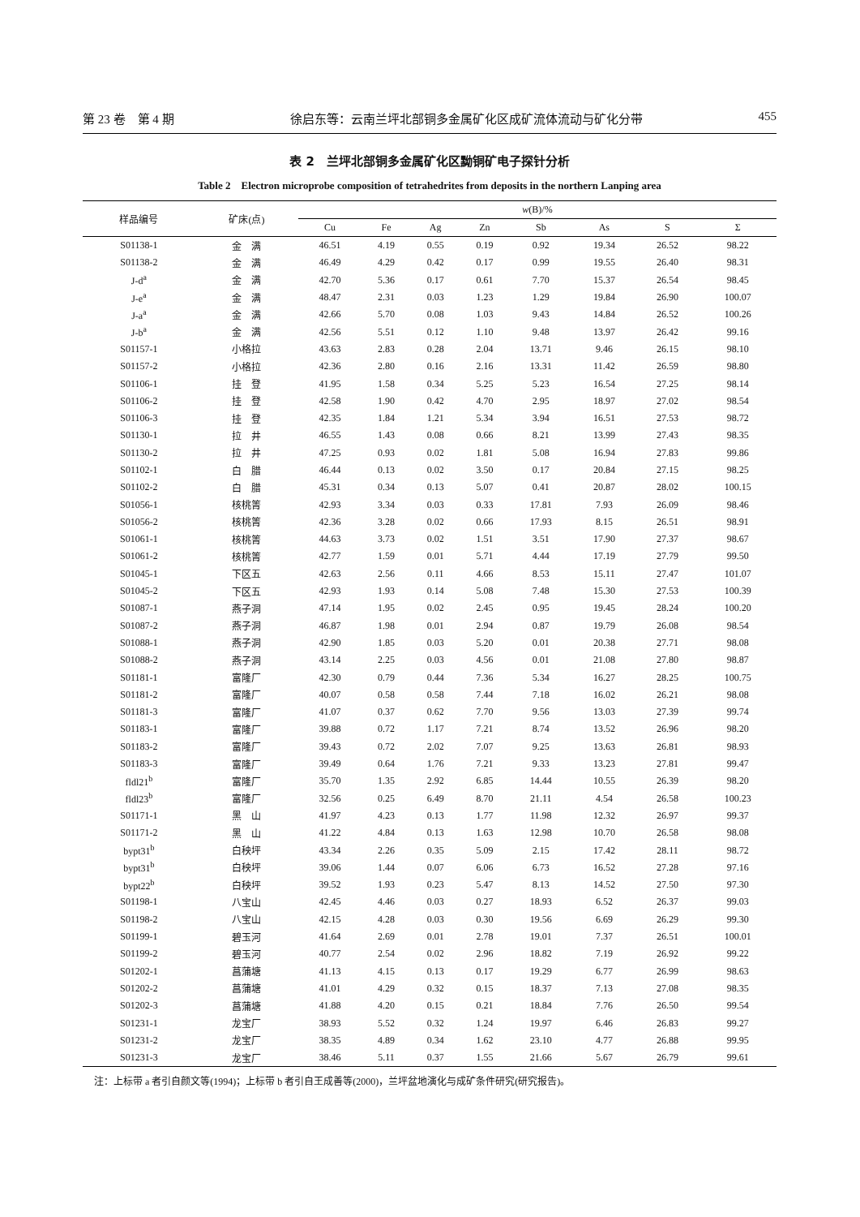第 23 卷　第 4 期 徐启东等：云南兰坪北部铜多金属矿化区成矿流体流动与矿化分带 455
表 2　兰坪北部铜多金属矿化区黝铜矿电子探针分析
Table 2　Electron microprobe composition of tetrahedrites from deposits in the northern Lanping area
| 样品编号 | 矿床(点) | w (B)/% | | | | | | | |
| --- | --- | --- | --- | --- | --- | --- | --- | --- | --- |
| | | Cu | Fe | Ag | Zn | Sb | As | S | Σ |
| S01138-1 | 金 满 | 46.51 | 4.19 | 0.55 | 0.19 | 0.92 | 19.34 | 26.52 | 98.22 |
| S01138-2 | 金 满 | 46.49 | 4.29 | 0.42 | 0.17 | 0.99 | 19.55 | 26.40 | 98.31 |
| J-d<sup>a</sup> | 金 满 | 42.70 | 5.36 | 0.17 | 0.61 | 7.70 | 15.37 | 26.54 | 98.45 |
| J-e<sup>a</sup> | 金 满 | 48.47 | 2.31 | 0.03 | 1.23 | 1.29 | 19.84 | 26.90 | 100.07 |
| J-a<sup>a</sup> | 金 满 | 42.66 | 5.70 | 0.08 | 1.03 | 9.43 | 14.84 | 26.52 | 100.26 |
| J-b<sup>a</sup> | 金 满 | 42.56 | 5.51 | 0.12 | 1.10 | 9.48 | 13.97 | 26.42 | 99.16 |
| S01157-1 | 小格拉 | 43.63 | 2.83 | 0.28 | 2.04 | 13.71 | 9.46 | 26.15 | 98.10 |
| S01157-2 | 小格拉 | 42.36 | 2.80 | 0.16 | 2.16 | 13.31 | 11.42 | 26.59 | 98.80 |
| S01106-1 | 挂 登 | 41.95 | 1.58 | 0.34 | 5.25 | 5.23 | 16.54 | 27.25 | 98.14 |
| S01106-2 | 挂 登 | 42.58 | 1.90 | 0.42 | 4.70 | 2.95 | 18.97 | 27.02 | 98.54 |
| S01106-3 | 挂 登 | 42.35 | 1.84 | 1.21 | 5.34 | 3.94 | 16.51 | 27.53 | 98.72 |
| S01130-1 | 拉 井 | 46.55 | 1.43 | 0.08 | 0.66 | 8.21 | 13.99 | 27.43 | 98.35 |
| S01130-2 | 拉 井 | 47.25 | 0.93 | 0.02 | 1.81 | 5.08 | 16.94 | 27.83 | 99.86 |
| S01102-1 | 白 腊 | 46.44 | 0.13 | 0.02 | 3.50 | 0.17 | 20.84 | 27.15 | 98.25 |
| S01102-2 | 白 腊 | 45.31 | 0.34 | 0.13 | 5.07 | 0.41 | 20.87 | 28.02 | 100.15 |
| S01056-1 | 核桃箐 | 42.93 | 3.34 | 0.03 | 0.33 | 17.81 | 7.93 | 26.09 | 98.46 |
| S01056-2 | 核桃箐 | 42.36 | 3.28 | 0.02 | 0.66 | 17.93 | 8.15 | 26.51 | 98.91 |
| S01061-1 | 核桃箐 | 44.63 | 3.73 | 0.02 | 1.51 | 3.51 | 17.90 | 27.37 | 98.67 |
| S01061-2 | 核桃箐 | 42.77 | 1.59 | 0.01 | 5.71 | 4.44 | 17.19 | 27.79 | 99.50 |
| S01045-1 | 下区五 | 42.63 | 2.56 | 0.11 | 4.66 | 8.53 | 15.11 | 27.47 | 101.07 |
| S01045-2 | 下区五 | 42.93 | 1.93 | 0.14 | 5.08 | 7.48 | 15.30 | 27.53 | 100.39 |
| S01087-1 | 燕子洞 | 47.14 | 1.95 | 0.02 | 2.45 | 0.95 | 19.45 | 28.24 | 100.20 |
| S01087-2 | 燕子洞 | 46.87 | 1.98 | 0.01 | 2.94 | 0.87 | 19.79 | 26.08 | 98.54 |
| S01088-1 | 燕子洞 | 42.90 | 1.85 | 0.03 | 5.20 | 0.01 | 20.38 | 27.71 | 98.08 |
| S01088-2 | 燕子洞 | 43.14 | 2.25 | 0.03 | 4.56 | 0.01 | 21.08 | 27.80 | 98.87 |
| S01181-1 | 富隆厂 | 42.30 | 0.79 | 0.44 | 7.36 | 5.34 | 16.27 | 28.25 | 100.75 |
| S01181-2 | 富隆厂 | 40.07 | 0.58 | 0.58 | 7.44 | 7.18 | 16.02 | 26.21 | 98.08 |
| S01181-3 | 富隆厂 | 41.07 | 0.37 | 0.62 | 7.70 | 9.56 | 13.03 | 27.39 | 99.74 |
| S01183-1 | 富隆厂 | 39.88 | 0.72 | 1.17 | 7.21 | 8.74 | 13.52 | 26.96 | 98.20 |
| S01183-2 | 富隆厂 | 39.43 | 0.72 | 2.02 | 7.07 | 9.25 | 13.63 | 26.81 | 98.93 |
| S01183-3 | 富隆厂 | 39.49 | 0.64 | 1.76 | 7.21 | 9.33 | 13.23 | 27.81 | 99.47 |
| fldl21<sup>b</sup> | 富隆厂 | 35.70 | 1.35 | 2.92 | 6.85 | 14.44 | 10.55 | 26.39 | 98.20 |
| fldl23<sup>b</sup> | 富隆厂 | 32.56 | 0.25 | 6.49 | 8.70 | 21.11 | 4.54 | 26.58 | 100.23 |
| S01171-1 | 黑 山 | 41.97 | 4.23 | 0.13 | 1.77 | 11.98 | 12.32 | 26.97 | 99.37 |
| S01171-2 | 黑 山 | 41.22 | 4.84 | 0.13 | 1.63 | 12.98 | 10.70 | 26.58 | 98.08 |
| bypt31<sup>b</sup> | 白秧坪 | 43.34 | 2.26 | 0.35 | 5.09 | 2.15 | 17.42 | 28.11 | 98.72 |
| bypt31<sup>b</sup> | 白秧坪 | 39.06 | 1.44 | 0.07 | 6.06 | 6.73 | 16.52 | 27.28 | 97.16 |
| bypt22<sup>b</sup> | 白秧坪 | 39.52 | 1.93 | 0.23 | 5.47 | 8.13 | 14.52 | 27.50 | 97.30 |
| S01198-1 | 八宝山 | 42.45 | 4.46 | 0.03 | 0.27 | 18.93 | 6.52 | 26.37 | 99.03 |
| S01198-2 | 八宝山 | 42.15 | 4.28 | 0.03 | 0.30 | 19.56 | 6.69 | 26.29 | 99.30 |
| S01199-1 | 碧玉河 | 41.64 | 2.69 | 0.01 | 2.78 | 19.01 | 7.37 | 26.51 | 100.01 |
| S01199-2 | 碧玉河 | 40.77 | 2.54 | 0.02 | 2.96 | 18.82 | 7.19 | 26.92 | 99.22 |
| S01202-1 | 菖蒲塘 | 41.13 | 4.15 | 0.13 | 0.17 | 19.29 | 6.77 | 26.99 | 98.63 |
| S01202-2 | 菖蒲塘 | 41.01 | 4.29 | 0.32 | 0.15 | 18.37 | 7.13 | 27.08 | 98.35 |
| S01202-3 | 菖蒲塘 | 41.88 | 4.20 | 0.15 | 0.21 | 18.84 | 7.76 | 26.50 | 99.54 |
| S01231-1 | 龙宝厂 | 38.93 | 5.52 | 0.32 | 1.24 | 19.97 | 6.46 | 26.83 | 99.27 |
| S01231-2 | 龙宝厂 | 38.35 | 4.89 | 0.34 | 1.62 | 23.10 | 4.77 | 26.88 | 99.95 |
| S01231-3 | 龙宝厂 | 38.46 | 5.11 | 0.37 | 1.55 | 21.66 | 5.67 | 26.79 | 99.61 |
注：上标带 a 者引自颜文等(1994)；上标带 b 者引自王成善等(2000)，兰坪盆地演化与成矿条件研究(研究报告)。